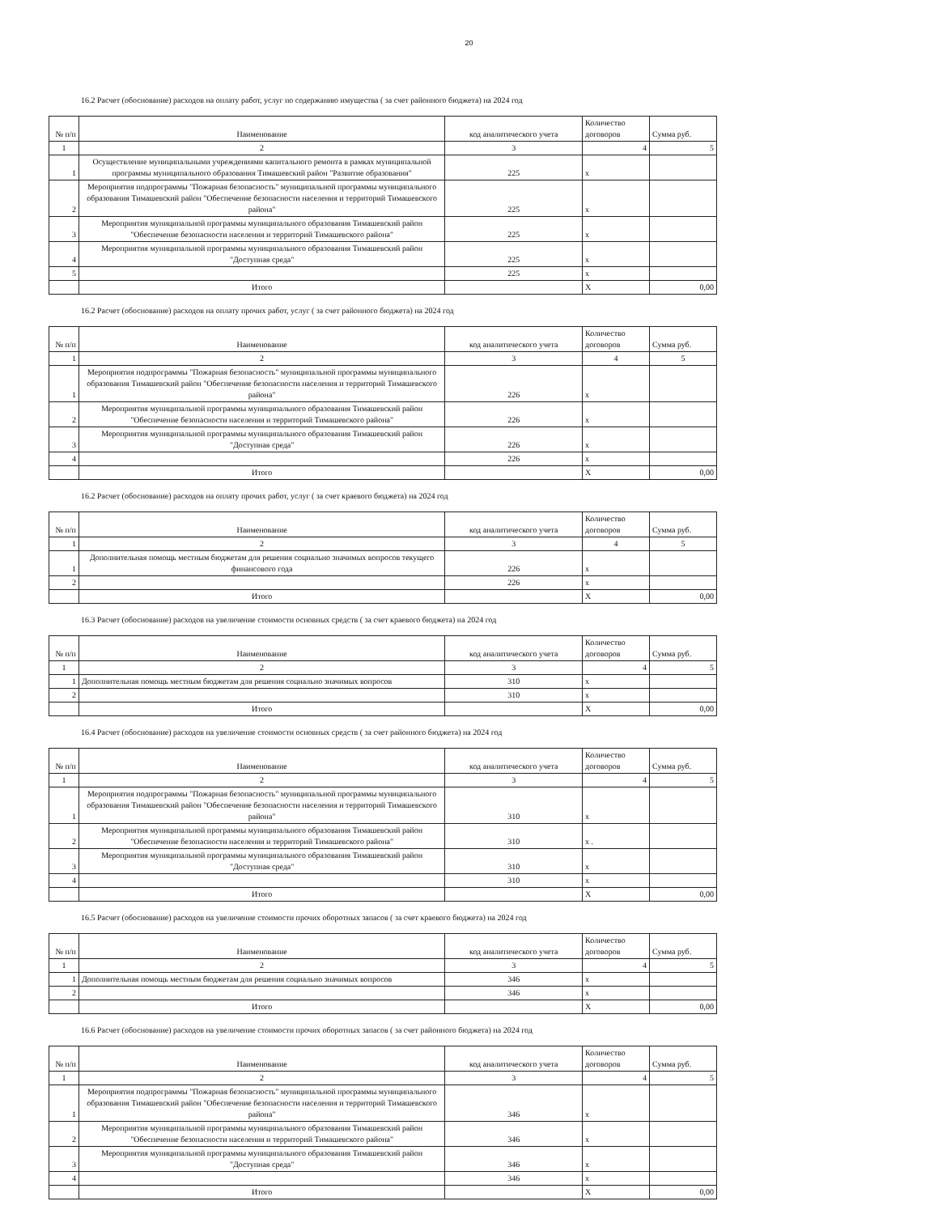20
16.2 Расчет (обоснование) расходов на оплату работ, услуг по содержанию имущества ( за счет районного бюджета) на 2024 год
| № п/п | Наименование | код аналитического учета | Количество договоров | Сумма руб. |
| 1 | 2 | 3 | 4 | 5 |
| 1 | Осуществление муниципальными учреждениями капитального ремонта в рамках муниципальной программы муниципального образования Тимашевский район "Развитие образования" | 225 | x | |
| 2 | Мероприятия подпрограммы "Пожарная безопасность" муниципальной программы муниципального образования Тимашевский район "Обеспечение безопасности населения и территорий Тимашевского района" | 225 | x | |
| 3 | Мероприятия муниципальной программы муниципального образования Тимашевский район "Обеспечение безопасности населения и территорий Тимашевского района" | 225 | x | |
| 4 | Мероприятия муниципальной программы муниципального образования Тимашевский район "Доступная среда" | 225 | x | |
| 5 | | 225 | x | |
| | Итого | | X | 0,00 |
16.2 Расчет (обоснование) расходов на оплату прочих работ, услуг ( за счет районного бюджета) на 2024 год
| № п/п | Наименование | код аналитического учета | Количество договоров | Сумма руб. |
| 1 | 2 | 3 | 4 | 5 |
| 1 | Мероприятия подпрограммы "Пожарная безопасность" муниципальной программы муниципального образования Тимашевский район "Обеспечение безопасности населения и территорий Тимашевского района" | 226 | x | |
| 2 | Мероприятия муниципальной программы муниципального образования Тимашевский район "Обеспечение безопасности населения и территорий Тимашевского района" | 226 | x | |
| 3 | Мероприятия муниципальной программы муниципального образования Тимашевский район "Доступная среда" | 226 | x | |
| 4 | | 226 | x | |
| | Итого | | X | 0,00 |
16.2 Расчет (обоснование) расходов на оплату прочих работ, услуг ( за счет краевого бюджета) на 2024 год
| № п/п | Наименование | код аналитического учета | Количество договоров | Сумма руб. |
| 1 | 2 | 3 | 4 | 5 |
| 1 | Дополнительная помощь местным бюджетам для решения социально значимых вопросов текущего финансового года | 226 | x | |
| 2 | | 226 | x | |
| | Итого | | X | 0,00 |
16.3 Расчет (обоснование) расходов на увеличение стоимости основных средств ( за счет краевого бюджета) на 2024 год
| № п/п | Наименование | код аналитического учета | Количество договоров | Сумма руб. |
| 1 | 2 | 3 | 4 | 5 |
| 1 | Дополнительная помощь местным бюджетам для решения социально значимых вопросов | 310 | x | |
| 2 | | 310 | x | |
| | Итого | | X | 0,00 |
16.4 Расчет (обоснование) расходов на увеличение стоимости основных средств ( за счет районного бюджета) на 2024 год
| № п/п | Наименование | код аналитического учета | Количество договоров | Сумма руб. |
| 1 | 2 | 3 | 4 | 5 |
| 1 | Мероприятия подпрограммы "Пожарная безопасность" муниципальной программы муниципального образования Тимашевский район "Обеспечение безопасности населения и территорий Тимашевского района" | 310 | x | |
| 2 | Мероприятия муниципальной программы муниципального образования Тимашевский район "Обеспечение безопасности населения и территорий Тимашевского района" | 310 | x . | |
| 3 | Мероприятия муниципальной программы муниципального образования Тимашевский район "Доступная среда" | 310 | x | |
| 4 | | 310 | x | |
| | Итого | | X | 0,00 |
16.5 Расчет (обоснование) расходов на увеличение стоимости прочих оборотных запасов ( за счет краевого бюджета) на 2024 год
| № п/п | Наименование | код аналитического учета | Количество договоров | Сумма руб. |
| 1 | 2 | 3 | 4 | 5 |
| 1 | Дополнительная помощь местным бюджетам для решения социально значимых вопросов | 346 | x | |
| 2 | | 346 | x | |
| | Итого | | X | 0,00 |
16.6 Расчет (обоснование) расходов на увеличение стоимости прочих оборотных запасов ( за счет районного бюджета) на 2024 год
| № п/п | Наименование | код аналитического учета | Количество договоров | Сумма руб. |
| 1 | 2 | 3 | 4 | 5 |
| 1 | Мероприятия подпрограммы "Пожарная безопасность" муниципальной программы муниципального образования Тимашевский район "Обеспечение безопасности населения и территорий Тимашевского района" | 346 | x | |
| 2 | Мероприятия муниципальной программы муниципального образования Тимашевский район "Обеспечение безопасности населения и территорий Тимашевского района" | 346 | x | |
| 3 | Мероприятия муниципальной программы муниципального образования Тимашевский район "Доступная среда" | 346 | x | |
| 4 | | 346 | x | |
| | Итого | | X | 0,00 |